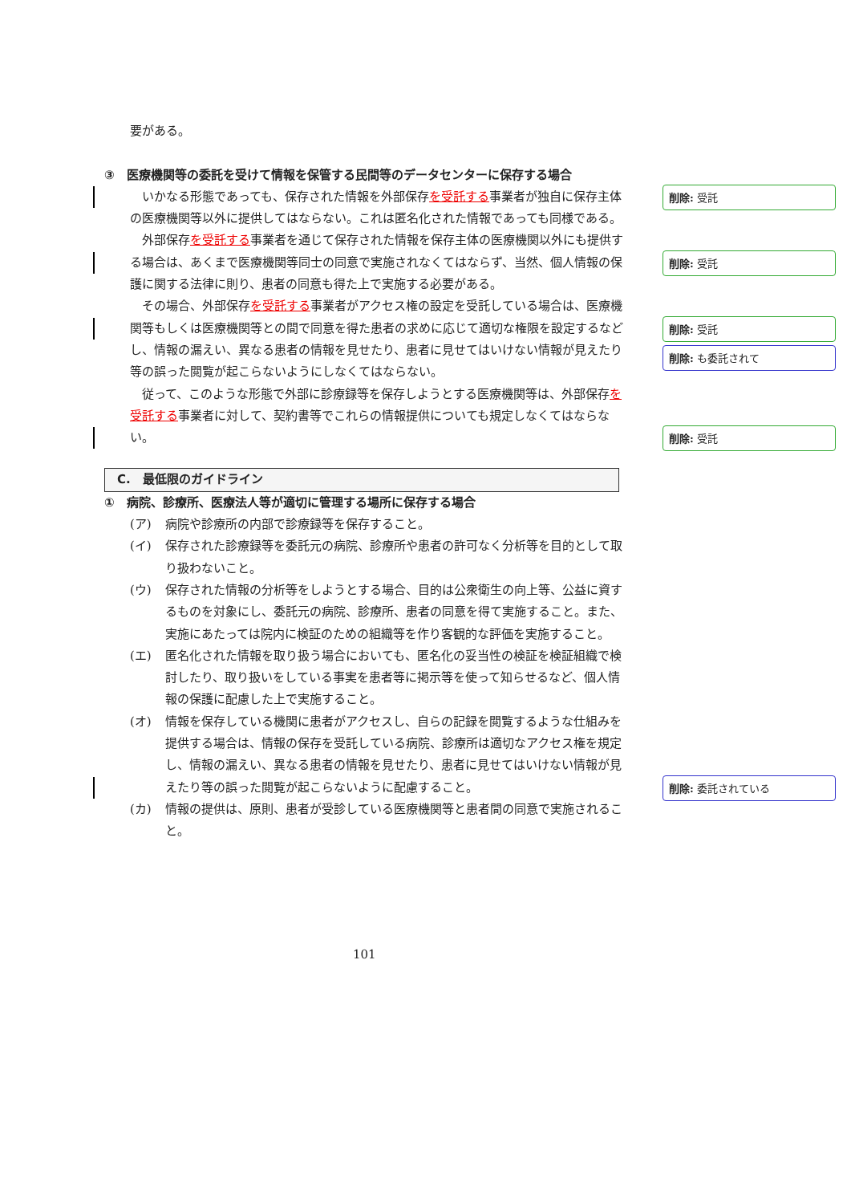要がある。
③　医療機関等の委託を受けて情報を保管する民間等のデータセンターに保存する場合
　いかなる形態であっても、保存された情報を外部保存を受託する事業者が独自に保存主体の医療機関等以外に提供してはならない。これは匿名化された情報であっても同様である。
　外部保存を受託する事業者を通じて保存された情報を保存主体の医療機関以外にも提供する場合は、あくまで医療機関等同士の同意で実施されなくてはならず、当然、個人情報の保護に関する法律に則り、患者の同意も得た上で実施する必要がある。
　その場合、外部保存を受託する事業者がアクセス権の設定を受託している場合は、医療機関等もしくは医療機関等との間で同意を得た患者の求めに応じて適切な権限を設定するなどし、情報の漏えい、異なる患者の情報を見せたり、患者に見せてはいけない情報が見えたり等の誤った閲覧が起こらないようにしなくてはならない。
　従って、このような形態で外部に診療録等を保存しようとする医療機関等は、外部保存を受託する事業者に対して、契約書等でこれらの情報提供についても規定しなくてはならない。
C.　最低限のガイドライン
①　病院、診療所、医療法人等が適切に管理する場所に保存する場合
(ア) 病院や診療所の内部で診療録等を保存すること。
(イ) 保存された診療録等を委託元の病院、診療所や患者の許可なく分析等を目的として取り扱わないこと。
(ウ) 保存された情報の分析等をしようとする場合、目的は公衆衛生の向上等、公益に資するものを対象にし、委託元の病院、診療所、患者の同意を得て実施すること。また、実施にあたっては院内に検証のための組織等を作り客観的な評価を実施すること。
(エ) 匿名化された情報を取り扱う場合においても、匿名化の妥当性の検証を検証組織で検討したり、取り扱いをしている事実を患者等に掲示等を使って知らせるなど、個人情報の保護に配慮した上で実施すること。
(オ) 情報を保存している機関に患者がアクセスし、自らの記録を閲覧するような仕組みを提供する場合は、情報の保存を受託している病院、診療所は適切なアクセス権を規定し、情報の漏えい、異なる患者の情報を見せたり、患者に見せてはいけない情報が見えたり等の誤った閲覧が起こらないように配慮すること。
(カ) 情報の提供は、原則、患者が受診している医療機関等と患者間の同意で実施されること。
削除: 受託
削除: 受託
削除: 受託
削除: も委託されて
削除: 受託
削除: 委託されている
101